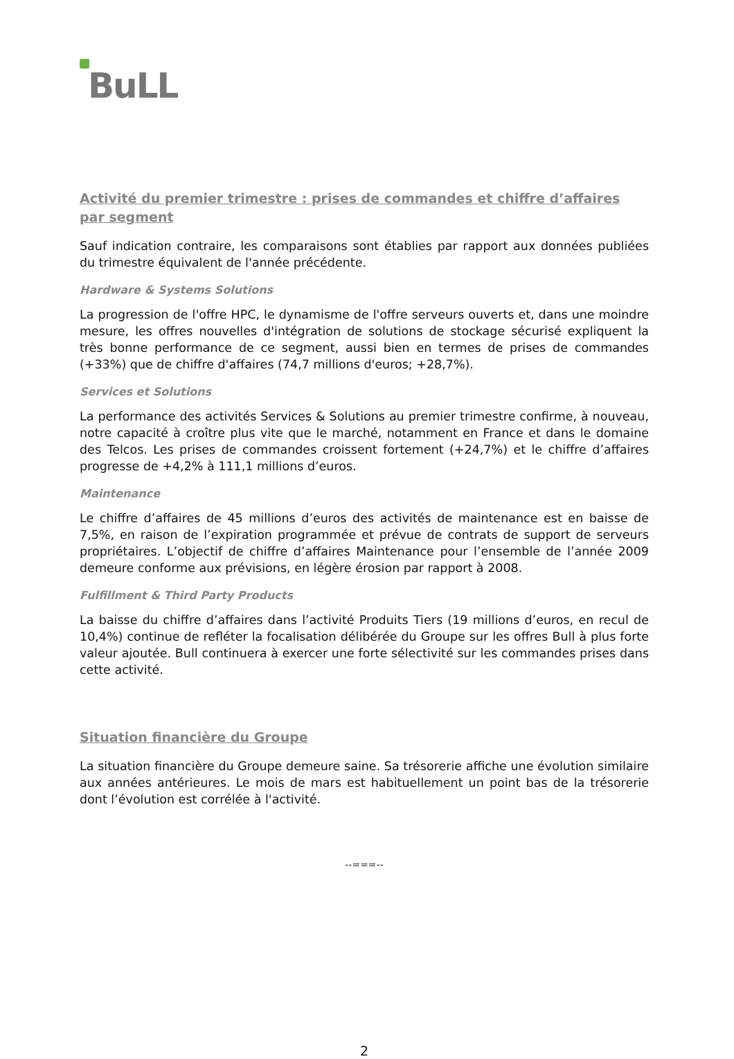BuLL
Activité du premier trimestre : prises de commandes et chiffre d’affaires par segment
Sauf indication contraire, les comparaisons sont établies par rapport aux données publiées du trimestre équivalent de l'année précédente.
Hardware & Systems Solutions
La progression de l'offre HPC, le dynamisme de l'offre serveurs ouverts et, dans une moindre mesure, les offres nouvelles d'intégration de solutions de stockage sécurisé expliquent la très bonne performance de ce segment, aussi bien en termes de prises de commandes (+33%) que de chiffre d'affaires (74,7 millions d'euros; +28,7%).
Services et Solutions
La performance des activités Services & Solutions au premier trimestre confirme, à nouveau, notre capacité à croître plus vite que le marché, notamment en France et dans le domaine des Telcos. Les prises de commandes croissent fortement (+24,7%) et le chiffre d’affaires progresse de +4,2% à 111,1 millions d’euros.
Maintenance
Le chiffre d’affaires de 45 millions d’euros des activités de maintenance est en baisse de 7,5%, en raison de l’expiration programmée et prévue de contrats de support de serveurs propriétaires. L’objectif de chiffre d’affaires Maintenance pour l’ensemble de l’année 2009 demeure conforme aux prévisions, en légère érosion par rapport à 2008.
Fulfillment & Third Party Products
La baisse du chiffre d’affaires dans l’activité Produits Tiers (19 millions d’euros, en recul de 10,4%) continue de refléter la focalisation délibérée du Groupe sur les offres Bull à plus forte valeur ajoutée. Bull continuera à exercer une forte sélectivité sur les commandes prises dans cette activité.
Situation financière du Groupe
La situation financière du Groupe demeure saine. Sa trésorerie affiche une évolution similaire aux années antérieures. Le mois de mars est habituellement un point bas de la trésorerie dont l’évolution est corrélée à l'activité.
--===--
2